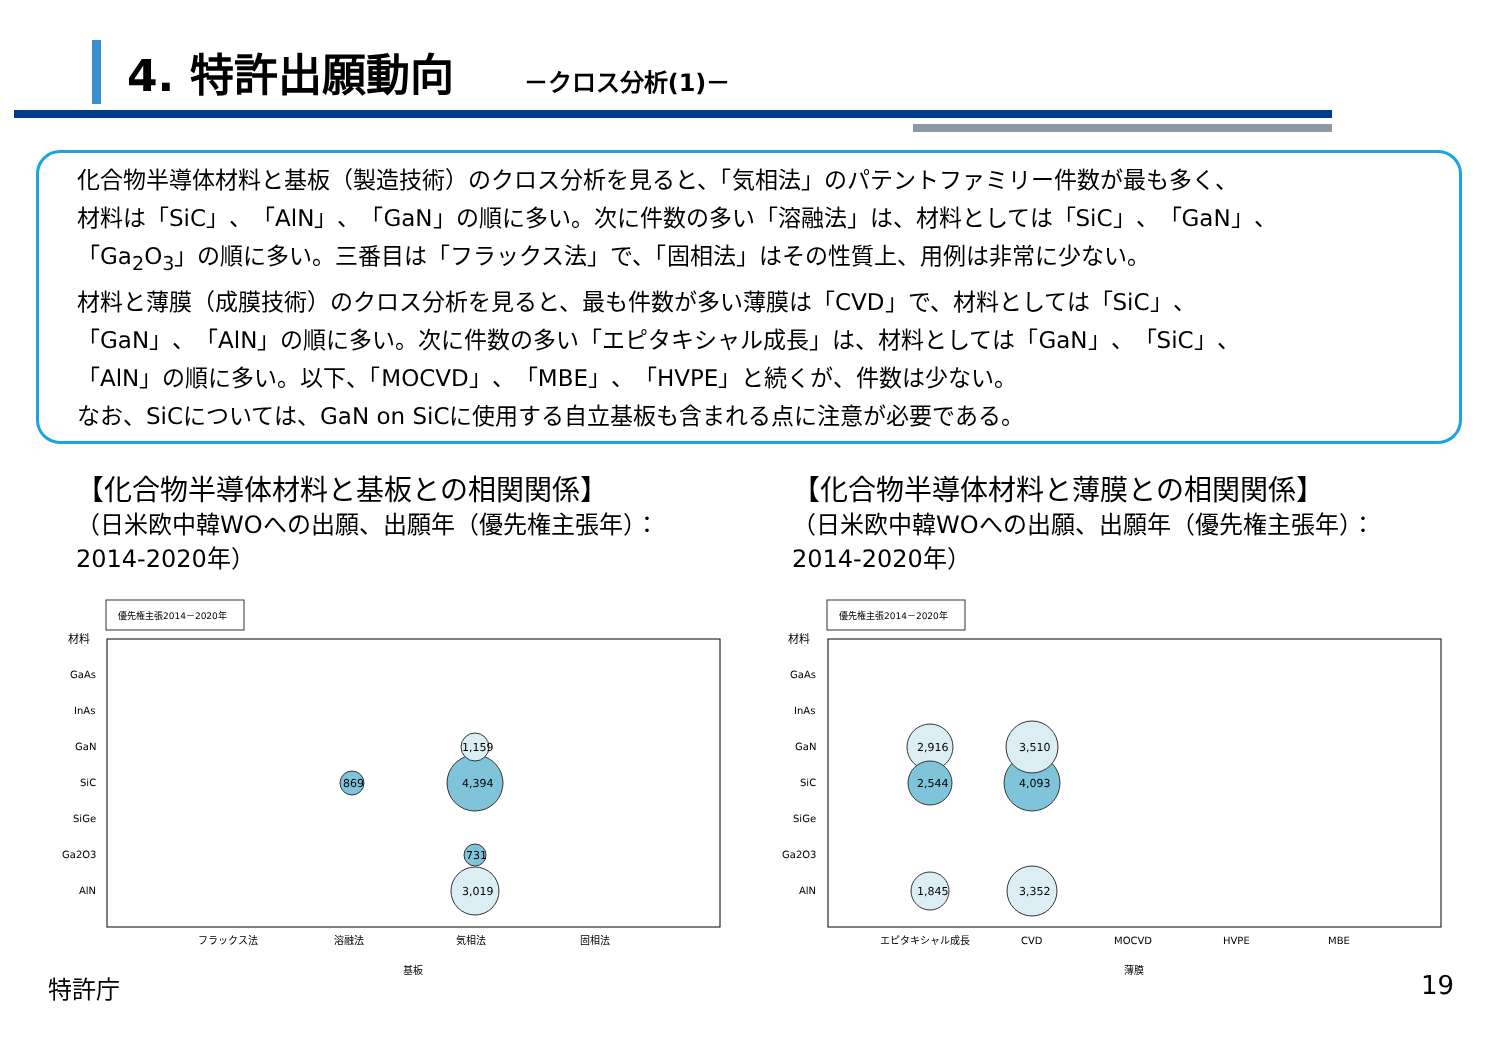4. 特許出願動向 －クロス分析(1)－
化合物半導体材料と基板（製造技術）のクロス分析を見ると、「気相法」のパテントファミリー件数が最も多く、
材料は「SiC」、「AlN」、「GaN」の順に多い。次に件数の多い「溶融法」は、材料としては「SiC」、「GaN」、
「Ga<sub>2</sub>O<sub>3</sub>」の順に多い。三番目は「フラックス法」で、「固相法」はその性質上、用例は非常に少ない。
材料と薄膜（成膜技術）のクロス分析を見ると、最も件数が多い薄膜は「CVD」で、材料としては「SiC」、
「GaN」、「AlN」の順に多い。次に件数の多い「エピタキシャル成長」は、材料としては「GaN」、「SiC」、
「AlN」の順に多い。以下、「MOCVD」、「MBE」、「HVPE」と続くが、件数は少ない。
なお、SiCについては、GaN on SiCに使用する自立基板も含まれる点に注意が必要である。
【化合物半導体材料と基板との相関関係】
（日米欧中韓WOへの出願、出願年（優先権主張年）：2014-2020年）
【化合物半導体材料と薄膜との相関関係】
（日米欧中韓WOへの出願、出願年（優先権主張年）：2014-2020年）
優先権主張2014－2020年
材料
GaAs
InAs
GaN
SiC
SiGe
Ga2O3
AlN
フラックス法
溶融法
気相法
固相法
基板
4,394
3,019
1,159
869
731
優先権主張2014－2020年
材料
GaAs
InAs
GaN
SiC
SiGe
Ga2O3
AlN
エピタキシャル成長
CVD
MOCVD
HVPE
MBE
薄膜
4,093
3,510
3,352
2,916
2,544
1,845
特許庁 19